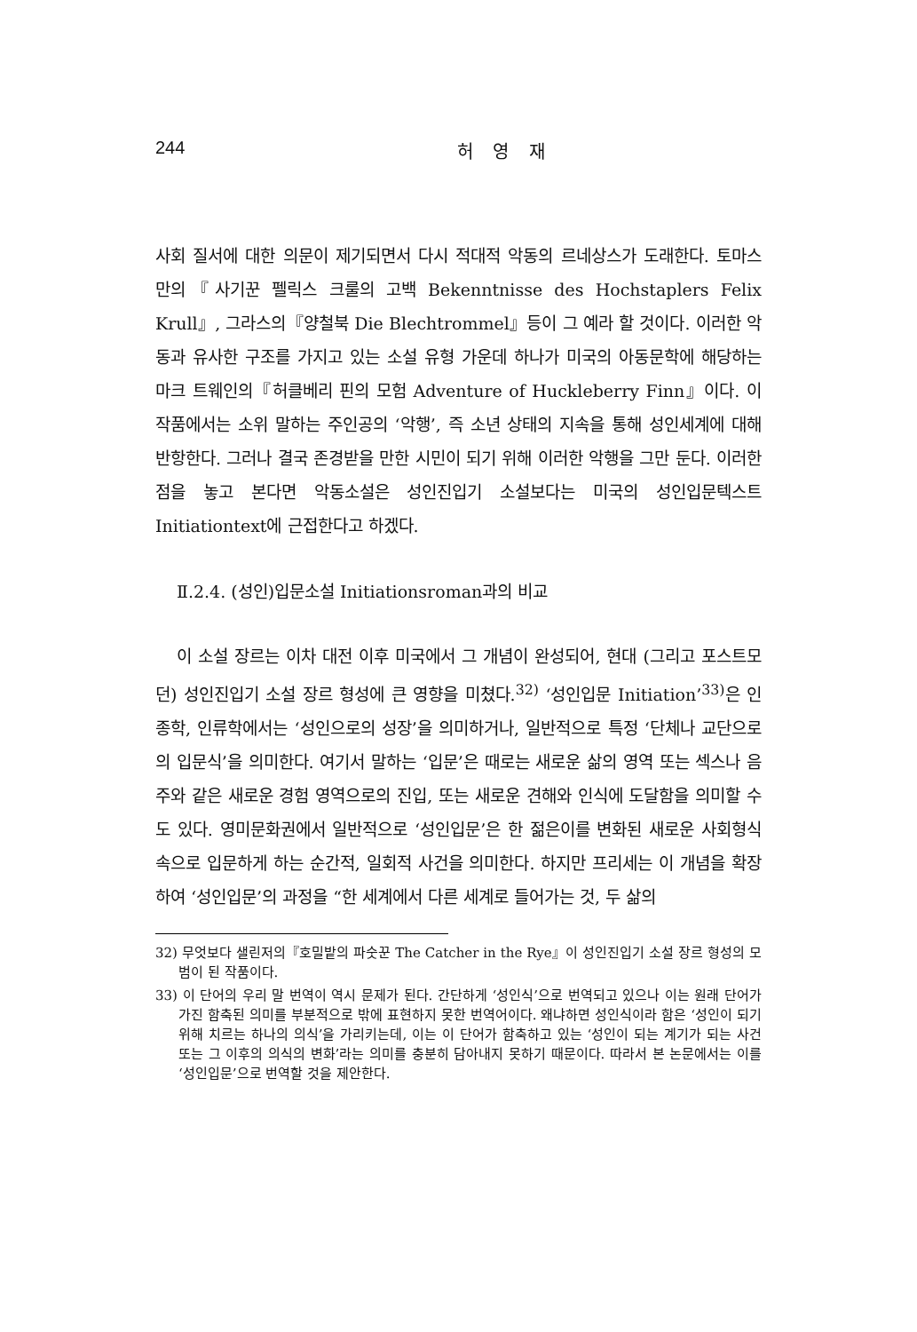244 허 영 재
사회 질서에 대한 의문이 제기되면서 다시 적대적 악동의 르네상스가 도래한다. 토마스 만의『사기꾼 펠릭스 크룰의 고백 Bekenntnisse des Hochstaplers Felix Krull』, 그라스의『양철북 Die Blechtrommel』등이 그 예라 할 것이다. 이러한 악동과 유사한 구조를 가지고 있는 소설 유형 가운데 하나가 미국의 아동문학에 해당하는 마크 트웨인의『허클베리 핀의 모험 Adventure of Huckleberry Finn』이다. 이 작품에서는 소위 말하는 주인공의 ‘악행’, 즉 소년 상태의 지속을 통해 성인세계에 대해 반항한다. 그러나 결국 존경받을 만한 시민이 되기 위해 이러한 악행을 그만 둔다. 이러한 점을 놓고 본다면 악동소설은 성인진입기 소설보다는 미국의 성인입문텍스트 Initiationtext에 근접한다고 하겠다.
Ⅱ.2.4. (성인)입문소설 Initiationsroman과의 비교
이 소설 장르는 이차 대전 이후 미국에서 그 개념이 완성되어, 현대 (그리고 포스트모던) 성인진입기 소설 장르 형성에 큰 영향을 미쳤다.<sup>32)</sup> ‘성인입문 Initiation’<sup>33)</sup>은 인종학, 인류학에서는 ‘성인으로의 성장’을 의미하거나, 일반적으로 특정 ‘단체나 교단으로의 입문식’을 의미한다. 여기서 말하는 ‘입문’은 때로는 새로운 삶의 영역 또는 섹스나 음주와 같은 새로운 경험 영역으로의 진입, 또는 새로운 견해와 인식에 도달함을 의미할 수도 있다. 영미문화권에서 일반적으로 ‘성인입문’은 한 젊은이를 변화된 새로운 사회형식 속으로 입문하게 하는 순간적, 일회적 사건을 의미한다. 하지만 프리세는 이 개념을 확장하여 ‘성인입문’의 과정을 “한 세계에서 다른 세계로 들어가는 것, 두 삶의
32) 무엇보다 샐린저의『호밀밭의 파숫꾼 The Catcher in the Rye』이 성인진입기 소설 장르 형성의 모범이 된 작품이다.
33) 이 단어의 우리 말 번역이 역시 문제가 된다. 간단하게 ‘성인식’으로 번역되고 있으나 이는 원래 단어가 가진 함축된 의미를 부분적으로 밖에 표현하지 못한 번역어이다. 왜냐하면 성인식이라 함은 ‘성인이 되기 위해 치르는 하나의 의식’을 가리키는데, 이는 이 단어가 함축하고 있는 ‘성인이 되는 계기가 되는 사건 또는 그 이후의 의식의 변화’라는 의미를 충분히 담아내지 못하기 때문이다. 따라서 본 논문에서는 이를 ‘성인입문’으로 번역할 것을 제안한다.